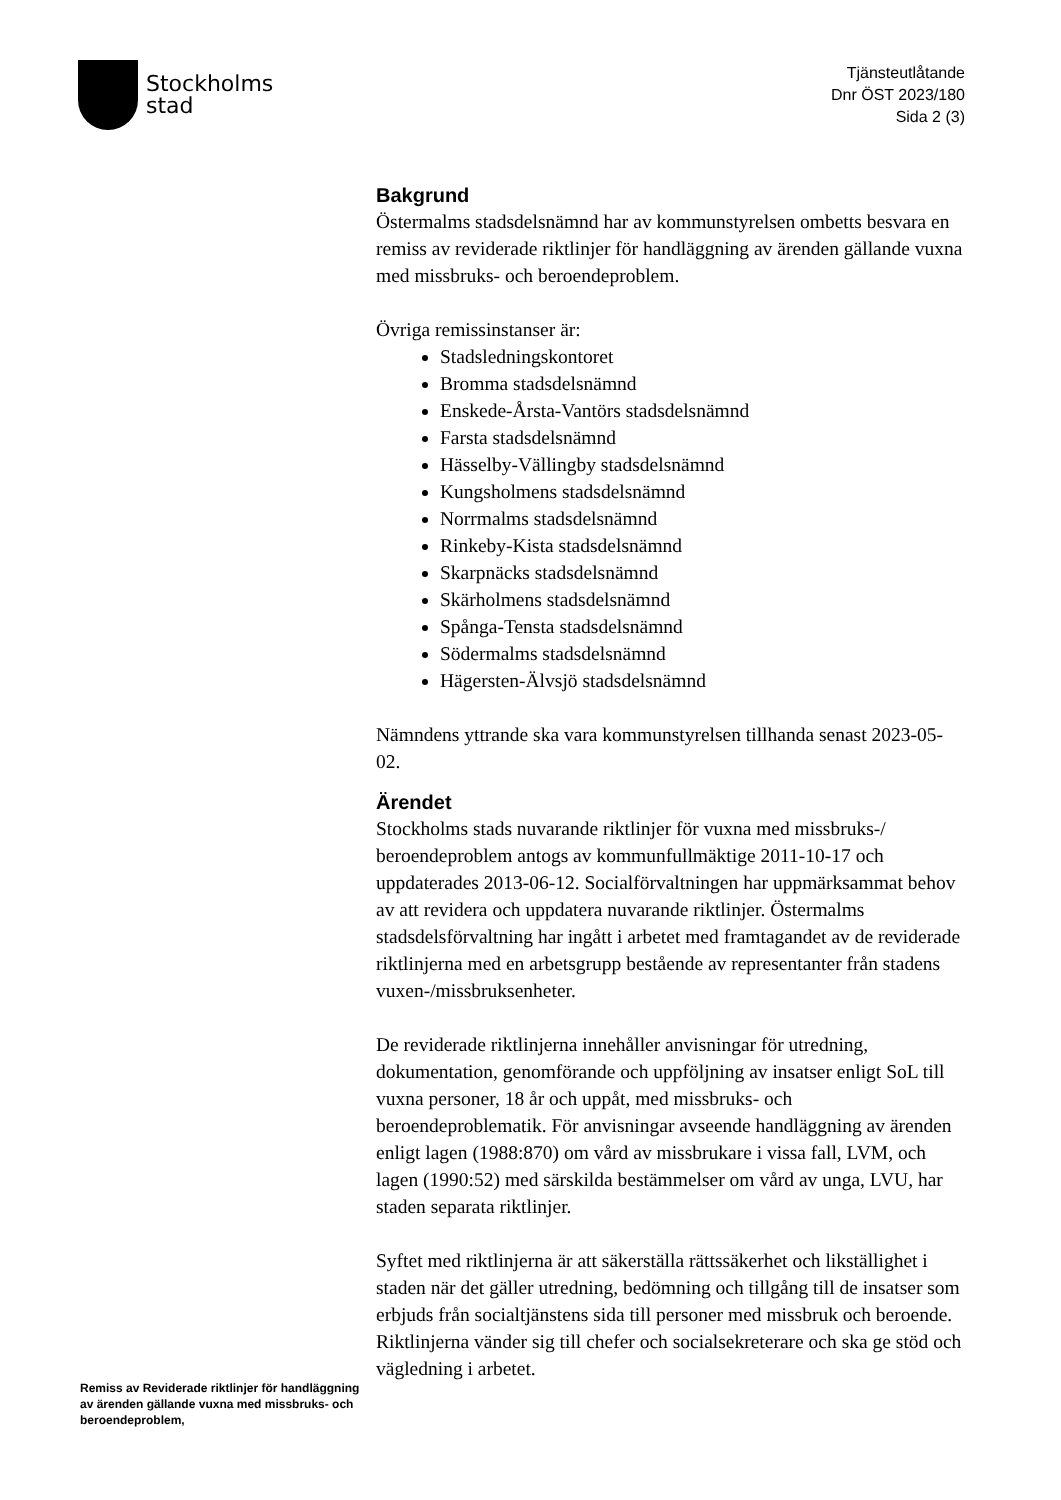Stockholms
stad
Tjänsteutlåtande
Dnr ÖST 2023/180
Sida 2 (3)
Bakgrund
Östermalms stadsdelsnämnd har av kommunstyrelsen ombetts besvara en remiss av reviderade riktlinjer för handläggning av ärenden gällande vuxna med missbruks- och beroendeproblem.
Övriga remissinstanser är:
Stadsledningskontoret
Bromma stadsdelsnämnd
Enskede-Årsta-Vantörs stadsdelsnämnd
Farsta stadsdelsnämnd
Hässelby-Vällingby stadsdelsnämnd
Kungsholmens stadsdelsnämnd
Norrmalms stadsdelsnämnd
Rinkeby-Kista stadsdelsnämnd
Skarpnäcks stadsdelsnämnd
Skärholmens stadsdelsnämnd
Spånga-Tensta stadsdelsnämnd
Södermalms stadsdelsnämnd
Hägersten-Älvsjö stadsdelsnämnd
Nämndens yttrande ska vara kommunstyrelsen tillhanda senast 2023-05-02.
Ärendet
Stockholms stads nuvarande riktlinjer för vuxna med missbruks-/ beroendeproblem antogs av kommunfullmäktige 2011-10-17 och uppdaterades 2013-06-12. Socialförvaltningen har uppmärksammat behov av att revidera och uppdatera nuvarande riktlinjer. Östermalms stadsdelsförvaltning har ingått i arbetet med framtagandet av de reviderade riktlinjerna med en arbetsgrupp bestående av representanter från stadens vuxen-/missbruksenheter.
De reviderade riktlinjerna innehåller anvisningar för utredning, dokumentation, genomförande och uppföljning av insatser enligt SoL till vuxna personer, 18 år och uppåt, med missbruks- och beroendeproblematik. För anvisningar avseende handläggning av ärenden enligt lagen (1988:870) om vård av missbrukare i vissa fall, LVM, och lagen (1990:52) med särskilda bestämmelser om vård av unga, LVU, har staden separata riktlinjer.
Syftet med riktlinjerna är att säkerställa rättssäkerhet och likställighet i staden när det gäller utredning, bedömning och tillgång till de insatser som erbjuds från socialtjänstens sida till personer med missbruk och beroende. Riktlinjerna vänder sig till chefer och socialsekreterare och ska ge stöd och vägledning i arbetet.
Remiss av Reviderade riktlinjer för handläggning av ärenden gällande vuxna med missbruks- och beroendeproblem,